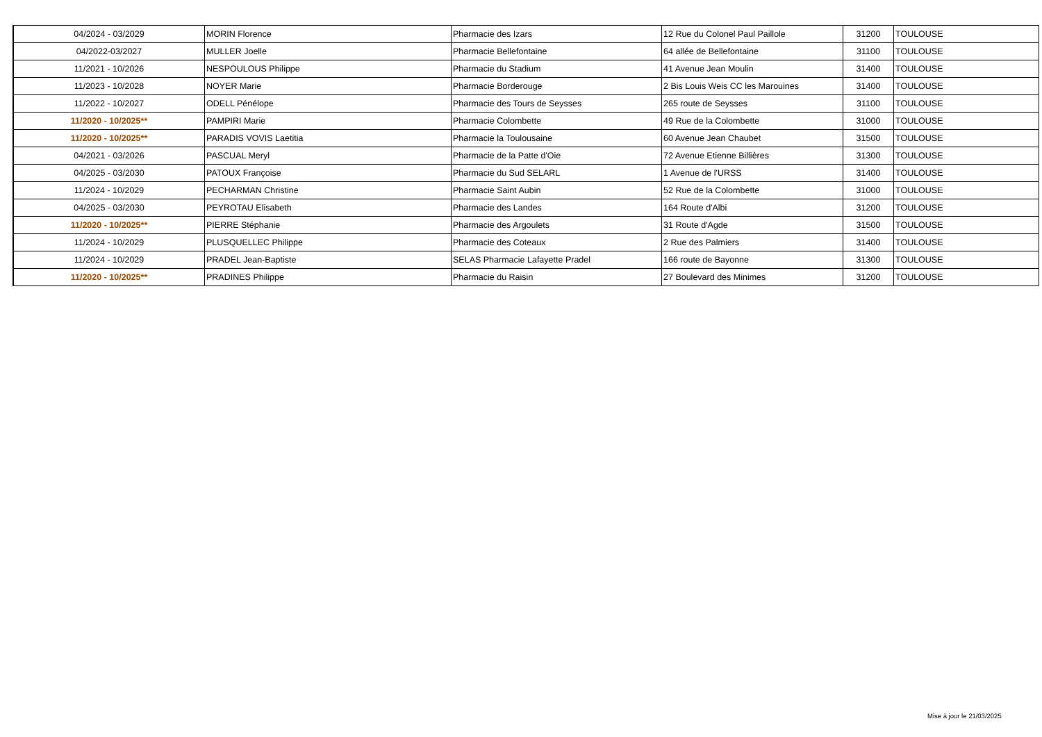| 04/2024 - 03/2029 | MORIN Florence | Pharmacie des Izars | 12 Rue du Colonel Paul Paillole | 31200 | TOULOUSE |
| 04/2022-03/2027 | MULLER Joelle | Pharmacie Bellefontaine | 64 allée de Bellefontaine | 31100 | TOULOUSE |
| 11/2021 - 10/2026 | NESPOULOUS Philippe | Pharmacie du Stadium | 41 Avenue Jean Moulin | 31400 | TOULOUSE |
| 11/2023 - 10/2028 | NOYER Marie | Pharmacie Borderouge | 2 Bis Louis Weis CC les Marouines | 31400 | TOULOUSE |
| 11/2022 - 10/2027 | ODELL Pénélope | Pharmacie des Tours de Seysses | 265 route de Seysses | 31100 | TOULOUSE |
| 11/2020 - 10/2025** | PAMPIRI Marie | Pharmacie Colombette | 49 Rue de la Colombette | 31000 | TOULOUSE |
| 11/2020 - 10/2025** | PARADIS VOVIS Laetitia | Pharmacie la Toulousaine | 60 Avenue Jean Chaubet | 31500 | TOULOUSE |
| 04/2021 - 03/2026 | PASCUAL Meryl | Pharmacie de la Patte d'Oie | 72 Avenue Etienne Billières | 31300 | TOULOUSE |
| 04/2025 - 03/2030 | PATOUX Françoise | Pharmacie du Sud SELARL | 1 Avenue de l'URSS | 31400 | TOULOUSE |
| 11/2024 - 10/2029 | PECHARMAN Christine | Pharmacie Saint Aubin | 52 Rue de la Colombette | 31000 | TOULOUSE |
| 04/2025 - 03/2030 | PEYROTAU Elisabeth | Pharmacie des Landes | 164 Route d'Albi | 31200 | TOULOUSE |
| 11/2020 - 10/2025** | PIERRE Stéphanie | Pharmacie des Argoulets | 31 Route d'Agde | 31500 | TOULOUSE |
| 11/2024 - 10/2029 | PLUSQUELLEC Philippe | Pharmacie des Coteaux | 2 Rue des Palmiers | 31400 | TOULOUSE |
| 11/2024 - 10/2029 | PRADEL Jean-Baptiste | SELAS Pharmacie Lafayette Pradel | 166 route de Bayonne | 31300 | TOULOUSE |
| 11/2020 - 10/2025** | PRADINES Philippe | Pharmacie du Raisin | 27 Boulevard des Minimes | 31200 | TOULOUSE |
Mise à jour le 21/03/2025